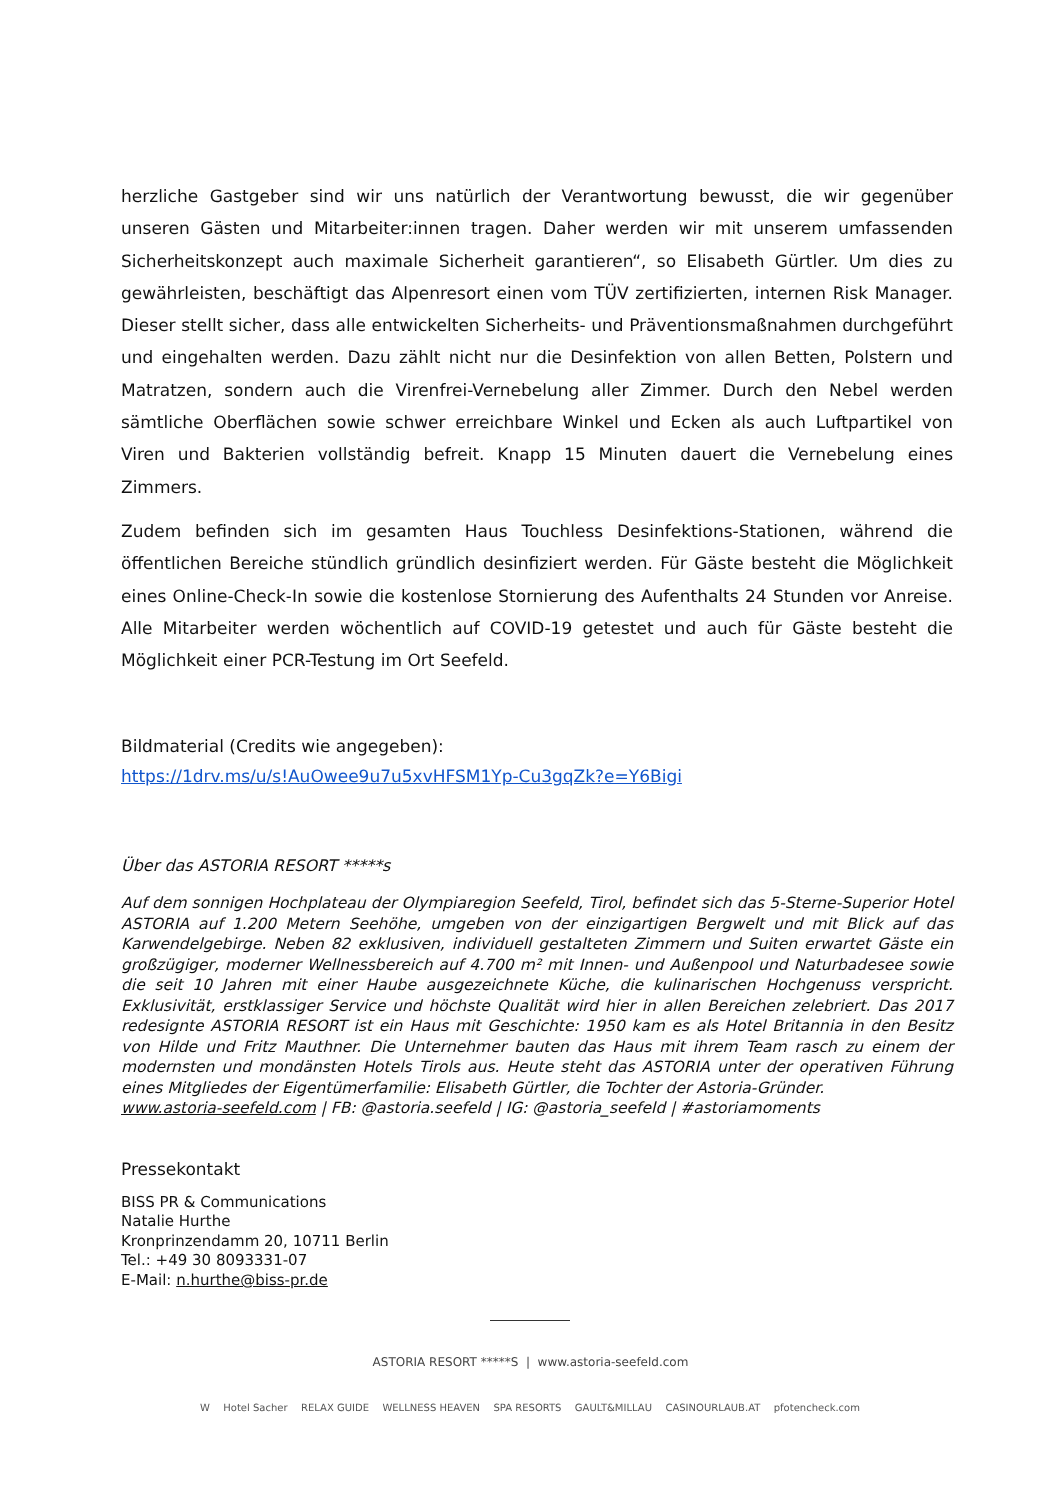herzliche Gastgeber sind wir uns natürlich der Verantwortung bewusst, die wir gegenüber unseren Gästen und Mitarbeiter:innen tragen. Daher werden wir mit unserem umfassenden Sicherheitskonzept auch maximale Sicherheit garantieren“, so Elisabeth Gürtler. Um dies zu gewährleisten, beschäftigt das Alpenresort einen vom TÜV zertifizierten, internen Risk Manager. Dieser stellt sicher, dass alle entwickelten Sicherheits- und Präventionsmaßnahmen durchgeführt und eingehalten werden. Dazu zählt nicht nur die Desinfektion von allen Betten, Polstern und Matratzen, sondern auch die Virenfrei-Vernebelung aller Zimmer. Durch den Nebel werden sämtliche Oberflächen sowie schwer erreichbare Winkel und Ecken als auch Luftpartikel von Viren und Bakterien vollständig befreit. Knapp 15 Minuten dauert die Vernebelung eines Zimmers.
Zudem befinden sich im gesamten Haus Touchless Desinfektions-Stationen, während die öffentlichen Bereiche stündlich gründlich desinfiziert werden. Für Gäste besteht die Möglichkeit eines Online-Check-In sowie die kostenlose Stornierung des Aufenthalts 24 Stunden vor Anreise. Alle Mitarbeiter werden wöchentlich auf COVID-19 getestet und auch für Gäste besteht die Möglichkeit einer PCR-Testung im Ort Seefeld.
Bildmaterial (Credits wie angegeben):
https://1drv.ms/u/s!AuOwee9u7u5xvHFSM1Yp-Cu3gqZk?e=Y6Bigi
Über das ASTORIA RESORT *****s
Auf dem sonnigen Hochplateau der Olympiaregion Seefeld, Tirol, befindet sich das 5-Sterne-Superior Hotel ASTORIA auf 1.200 Metern Seehöhe, umgeben von der einzigartigen Bergwelt und mit Blick auf das Karwendelgebirge. Neben 82 exklusiven, individuell gestalteten Zimmern und Suiten erwartet Gäste ein großzügiger, moderner Wellnessbereich auf 4.700 m² mit Innen- und Außenpool und Naturbadesee sowie die seit 10 Jahren mit einer Haube ausgezeichnete Küche, die kulinarischen Hochgenuss verspricht. Exklusivität, erstklassiger Service und höchste Qualität wird hier in allen Bereichen zelebriert. Das 2017 redesignte ASTORIA RESORT ist ein Haus mit Geschichte: 1950 kam es als Hotel Britannia in den Besitz von Hilde und Fritz Mauthner. Die Unternehmer bauten das Haus mit ihrem Team rasch zu einem der modernsten und mondänsten Hotels Tirols aus. Heute steht das ASTORIA unter der operativen Führung eines Mitgliedes der Eigentümerfamilie: Elisabeth Gürtler, die Tochter der Astoria-Gründer.
www.astoria-seefeld.com | FB: @astoria.seefeld | IG: @astoria_seefeld | #astoriamoments
Pressekontakt
BISS PR & Communications
Natalie Hurthe
Kronprinzendamm 20, 10711 Berlin
Tel.: +49 30 8093331-07
E-Mail: n.hurthe@biss-pr.de
ASTORIA RESORT *****S | www.astoria-seefeld.com
W Hotel Sacher RELAX GUIDE WELLNESS HEAVEN SPA RESORTS GAULT&MILLAU CASINOURLAUB.AT pfotencheck.com